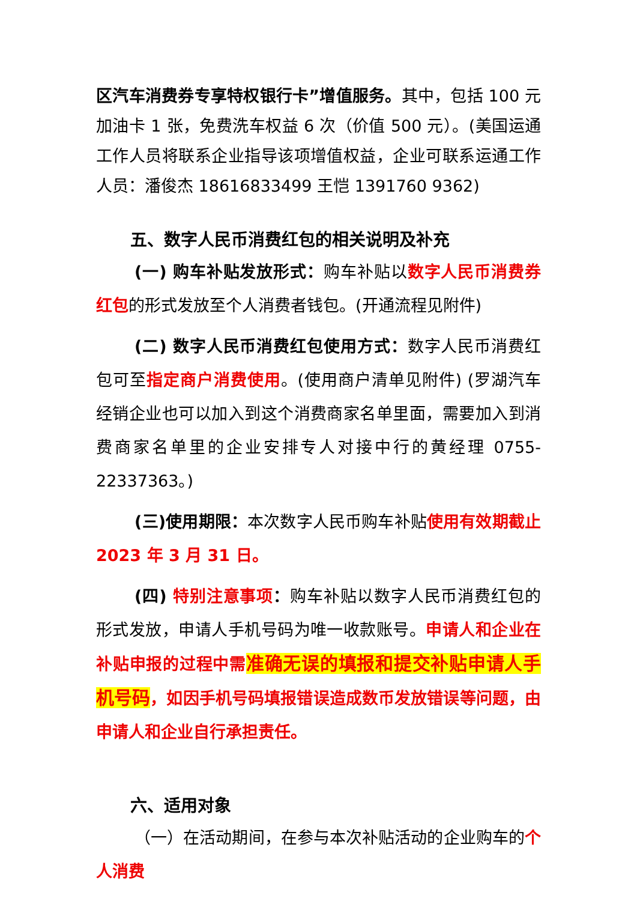区汽车消费券专享特权银行卡”增值服务。其中，包括 100 元加油卡 1 张，免费洗车权益 6 次（价值 500 元）。(美国运通工作人员将联系企业指导该项增值权益，企业可联系运通工作人员：潘俊杰 18616833499 王恺 1391760 9362)
五、数字人民币消费红包的相关说明及补充
(一) 购车补贴发放形式：购车补贴以数字人民币消费券红包的形式发放至个人消费者钱包。(开通流程见附件)
(二) 数字人民币消费红包使用方式：数字人民币消费红包可至指定商户消费使用。(使用商户清单见附件) (罗湖汽车经销企业也可以加入到这个消费商家名单里面，需要加入到消费商家名单里的企业安排专人对接中行的黄经理 0755-22337363。)
(三)使用期限：本次数字人民币购车补贴使用有效期截止 2023 年 3 月 31 日。
(四) 特别注意事项：购车补贴以数字人民币消费红包的形式发放，申请人手机号码为唯一收款账号。申请人和企业在补贴申报的过程中需准确无误的填报和提交补贴申请人手机号码，如因手机号码填报错误造成数币发放错误等问题，由申请人和企业自行承担责任。
六、适用对象
（一）在活动期间，在参与本次补贴活动的企业购车的个人消费